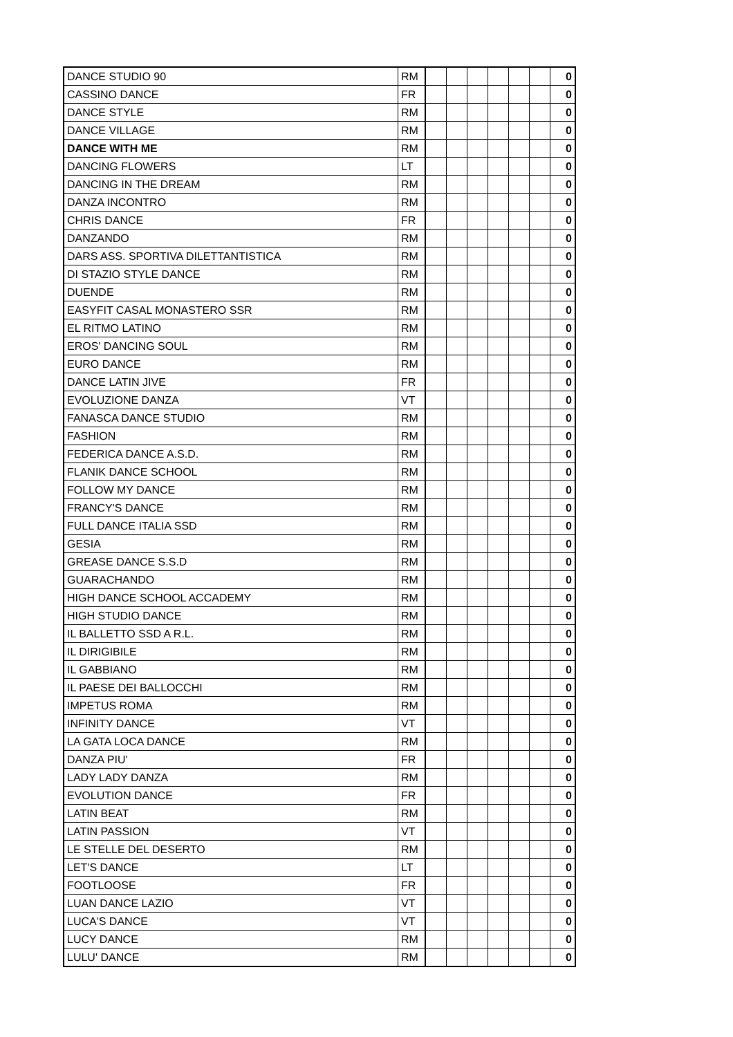| DANCE STUDIO 90 | RM | | | | | | | 0 |
| CASSINO DANCE | FR | | | | | | | 0 |
| DANCE STYLE | RM | | | | | | | 0 |
| DANCE VILLAGE | RM | | | | | | | 0 |
| DANCE WITH ME | RM | | | | | | | 0 |
| DANCING FLOWERS | LT | | | | | | | 0 |
| DANCING IN THE DREAM | RM | | | | | | | 0 |
| DANZA INCONTRO | RM | | | | | | | 0 |
| CHRIS DANCE | FR | | | | | | | 0 |
| DANZANDO | RM | | | | | | | 0 |
| DARS ASS. SPORTIVA DILETTANTISTICA | RM | | | | | | | 0 |
| DI STAZIO STYLE DANCE | RM | | | | | | | 0 |
| DUENDE | RM | | | | | | | 0 |
| EASYFIT CASAL MONASTERO SSR | RM | | | | | | | 0 |
| EL RITMO LATINO | RM | | | | | | | 0 |
| EROS' DANCING SOUL | RM | | | | | | | 0 |
| EURO DANCE | RM | | | | | | | 0 |
| DANCE LATIN JIVE | FR | | | | | | | 0 |
| EVOLUZIONE DANZA | VT | | | | | | | 0 |
| FANASCA DANCE STUDIO | RM | | | | | | | 0 |
| FASHION | RM | | | | | | | 0 |
| FEDERICA DANCE A.S.D. | RM | | | | | | | 0 |
| FLANIK DANCE SCHOOL | RM | | | | | | | 0 |
| FOLLOW MY DANCE | RM | | | | | | | 0 |
| FRANCY'S DANCE | RM | | | | | | | 0 |
| FULL DANCE ITALIA SSD | RM | | | | | | | 0 |
| GESIA | RM | | | | | | | 0 |
| GREASE DANCE S.S.D | RM | | | | | | | 0 |
| GUARACHANDO | RM | | | | | | | 0 |
| HIGH DANCE SCHOOL ACCADEMY | RM | | | | | | | 0 |
| HIGH STUDIO DANCE | RM | | | | | | | 0 |
| IL BALLETTO SSD A R.L. | RM | | | | | | | 0 |
| IL DIRIGIBILE | RM | | | | | | | 0 |
| IL GABBIANO | RM | | | | | | | 0 |
| IL PAESE DEI BALLOCCHI | RM | | | | | | | 0 |
| IMPETUS ROMA | RM | | | | | | | 0 |
| INFINITY DANCE | VT | | | | | | | 0 |
| LA GATA LOCA DANCE | RM | | | | | | | 0 |
| DANZA PIU' | FR | | | | | | | 0 |
| LADY LADY DANZA | RM | | | | | | | 0 |
| EVOLUTION DANCE | FR | | | | | | | 0 |
| LATIN BEAT | RM | | | | | | | 0 |
| LATIN PASSION | VT | | | | | | | 0 |
| LE STELLE DEL DESERTO | RM | | | | | | | 0 |
| LET'S DANCE | LT | | | | | | | 0 |
| FOOTLOOSE | FR | | | | | | | 0 |
| LUAN DANCE LAZIO | VT | | | | | | | 0 |
| LUCA'S DANCE | VT | | | | | | | 0 |
| LUCY DANCE | RM | | | | | | | 0 |
| LULU' DANCE | RM | | | | | | | 0 |